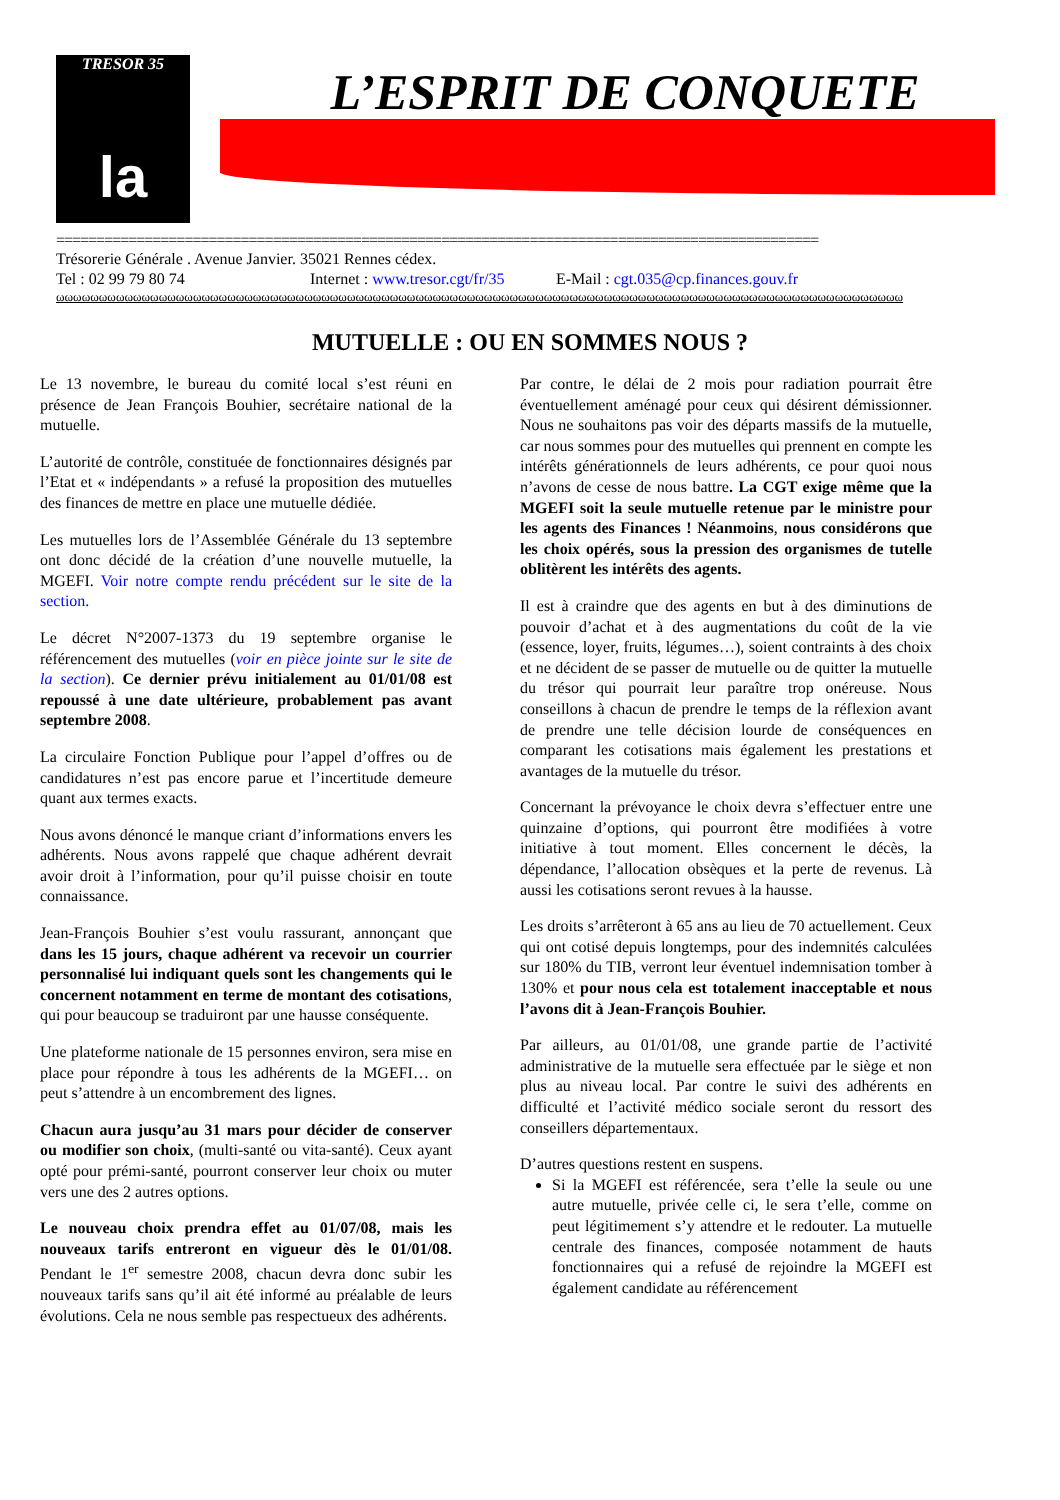TRESOR 35
la
cgt
L’ESPRIT DE CONQUETE
===============================================================================================
Trésorerie Générale . Avenue Janvier. 35021 Rennes cédex.
Tel : 02 99 79 80 74 Internet : www.tresor.cgt/fr/35 E-Mail : cgt.035@cp.finances.gouv.fr
ωωωωωωωωωωωωωωωωωωωωωωωωωωωωωωωωωωωωωωωωωωωωωωωωωωωωωωωωωωωωωωωωωωωωωωωωωωωωωωωωωωωωωωωωωωωωωωωωωωω
MUTUELLE : OU EN SOMMES NOUS ?
Le 13 novembre, le bureau du comité local s’est réuni en présence de Jean François Bouhier, secrétaire national de la mutuelle.
L’autorité de contrôle, constituée de fonctionnaires désignés par l’Etat et « indépendants » a refusé la proposition des mutuelles des finances de mettre en place une mutuelle dédiée.
Les mutuelles lors de l’Assemblée Générale du 13 septembre ont donc décidé de la création d’une nouvelle mutuelle, la MGEFI. Voir notre compte rendu précédent sur le site de la section.
Le décret N°2007-1373 du 19 septembre organise le référencement des mutuelles (voir en pièce jointe sur le site de la section). Ce dernier prévu initialement au 01/01/08 est repoussé à une date ultérieure, probablement pas avant septembre 2008.
La circulaire Fonction Publique pour l’appel d’offres ou de candidatures n’est pas encore parue et l’incertitude demeure quant aux termes exacts.
Nous avons dénoncé le manque criant d’informations envers les adhérents. Nous avons rappelé que chaque adhérent devrait avoir droit à l’information, pour qu’il puisse choisir en toute connaissance.
Jean-François Bouhier s’est voulu rassurant, annonçant que dans les 15 jours, chaque adhérent va recevoir un courrier personnalisé lui indiquant quels sont les changements qui le concernent notamment en terme de montant des cotisations, qui pour beaucoup se traduiront par une hausse conséquente.
Une plateforme nationale de 15 personnes environ, sera mise en place pour répondre à tous les adhérents de la MGEFI… on peut s’attendre à un encombrement des lignes.
Chacun aura jusqu’au 31 mars pour décider de conserver ou modifier son choix, (multi-santé ou vita-santé). Ceux ayant opté pour prémi-santé, pourront conserver leur choix ou muter vers une des 2 autres options.
Le nouveau choix prendra effet au 01/07/08, mais les nouveaux tarifs entreront en vigueur dès le 01/01/08. Pendant le 1<sup>er</sup> semestre 2008, chacun devra donc subir les nouveaux tarifs sans qu’il ait été informé au préalable de leurs évolutions. Cela ne nous semble pas respectueux des adhérents.
Par contre, le délai de 2 mois pour radiation pourrait être éventuellement aménagé pour ceux qui désirent démissionner. Nous ne souhaitons pas voir des départs massifs de la mutuelle, car nous sommes pour des mutuelles qui prennent en compte les intérêts générationnels de leurs adhérents, ce pour quoi nous n’avons de cesse de nous battre. La CGT exige même que la MGEFI soit la seule mutuelle retenue par le ministre pour les agents des Finances ! Néanmoins, nous considérons que les choix opérés, sous la pression des organismes de tutelle oblitèrent les intérêts des agents.
Il est à craindre que des agents en but à des diminutions de pouvoir d’achat et à des augmentations du coût de la vie (essence, loyer, fruits, légumes…), soient contraints à des choix et ne décident de se passer de mutuelle ou de quitter la mutuelle du trésor qui pourrait leur paraître trop onéreuse. Nous conseillons à chacun de prendre le temps de la réflexion avant de prendre une telle décision lourde de conséquences en comparant les cotisations mais également les prestations et avantages de la mutuelle du trésor.
Concernant la prévoyance le choix devra s’effectuer entre une quinzaine d’options, qui pourront être modifiées à votre initiative à tout moment. Elles concernent le décès, la dépendance, l’allocation obsèques et la perte de revenus. Là aussi les cotisations seront revues à la hausse.
Les droits s’arrêteront à 65 ans au lieu de 70 actuellement. Ceux qui ont cotisé depuis longtemps, pour des indemnités calculées sur 180% du TIB, verront leur éventuel indemnisation tomber à 130% et pour nous cela est totalement inacceptable et nous l’avons dit à Jean-François Bouhier.
Par ailleurs, au 01/01/08, une grande partie de l’activité administrative de la mutuelle sera effectuée par le siège et non plus au niveau local. Par contre le suivi des adhérents en difficulté et l’activité médico sociale seront du ressort des conseillers départementaux.
D’autres questions restent en suspens.
Si la MGEFI est référencée, sera t’elle la seule ou une autre mutuelle, privée celle ci, le sera t’elle, comme on peut légitimement s’y attendre et le redouter. La mutuelle centrale des finances, composée notamment de hauts fonctionnaires qui a refusé de rejoindre la MGEFI est également candidate au référencement